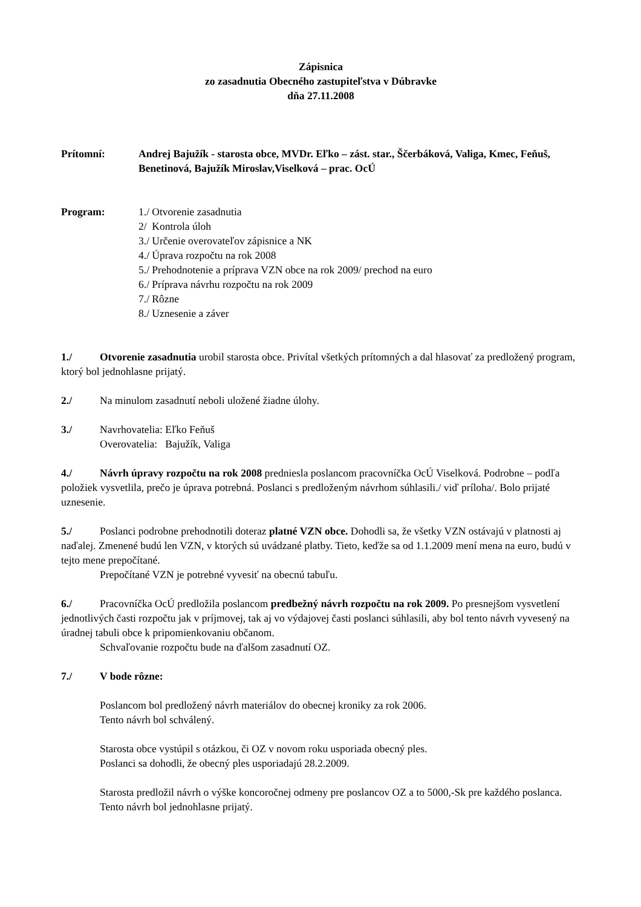Zápisnica
zo zasadnutia Obecného zastupiteľstva v Dúbravke
dňa 27.11.2008
Prítomní: Andrej Bajužík - starosta obce, MVDr. Eľko – zást. star., Ščerbáková, Valiga, Kmec, Feňuš, Benetinová, Bajužík Miroslav,Viselková – prac. OcÚ
Program: 1./ Otvorenie zasadnutia
2/ Kontrola úloh
3./ Určenie overovateľov zápisnice a NK
4./ Úprava rozpočtu na rok 2008
5./ Prehodnotenie a príprava VZN obce na rok 2009/ prechod na euro
6./ Príprava návrhu rozpočtu na rok 2009
7./ Rôzne
8./ Uznesenie a záver
1./ Otvorenie zasadnutia urobil starosta obce. Privítal všetkých prítomných a dal hlasovať za predložený program, ktorý bol jednohlasne prijatý.
2./ Na minulom zasadnutí neboli uložené žiadne úlohy.
3./ Navrhovatelia: Eľko Feňuš
Overovatelia: Bajužík, Valiga
4./ Návrh úpravy rozpočtu na rok 2008 predniesla poslancom pracovníčka OcÚ Viselková. Podrobne – podľa položiek vysvetlila, prečo je úprava potrebná. Poslanci s predloženým návrhom súhlasili./ viď príloha/. Bolo prijaté uznesenie.
5./ Poslanci podrobne prehodnotili doteraz platné VZN obce. Dohodli sa, že všetky VZN ostávajú v platnosti aj naďalej. Zmenené budú len VZN, v ktorých sú uvádzané platby. Tieto, keďže sa od 1.1.2009 mení mena na euro, budú v tejto mene prepočítané.
Prepočítané VZN je potrebné vyvesiť na obecnú tabuľu.
6./ Pracovníčka OcÚ predložila poslancom predbežný návrh rozpočtu na rok 2009. Po presnejšom vysvetlení jednotlivých časti rozpočtu jak v príjmovej, tak aj vo výdajovej časti poslanci súhlasili, aby bol tento návrh vyvesený na úradnej tabuli obce k pripomienkovaniu občanom.
Schvaľovanie rozpočtu bude na ďalšom zasadnutí OZ.
7./ V bode rôzne:
Poslancom bol predložený návrh materiálov do obecnej kroniky za rok 2006.
Tento návrh bol schválený.
Starosta obce vystúpil s otázkou, či OZ v novom roku usporiada obecný ples.
Poslanci sa dohodli, že obecný ples usporiadajú 28.2.2009.
Starosta predložil návrh o výške koncoročnej odmeny pre poslancov OZ a to 5000,-Sk pre každého poslanca. Tento návrh bol jednohlasne prijatý.